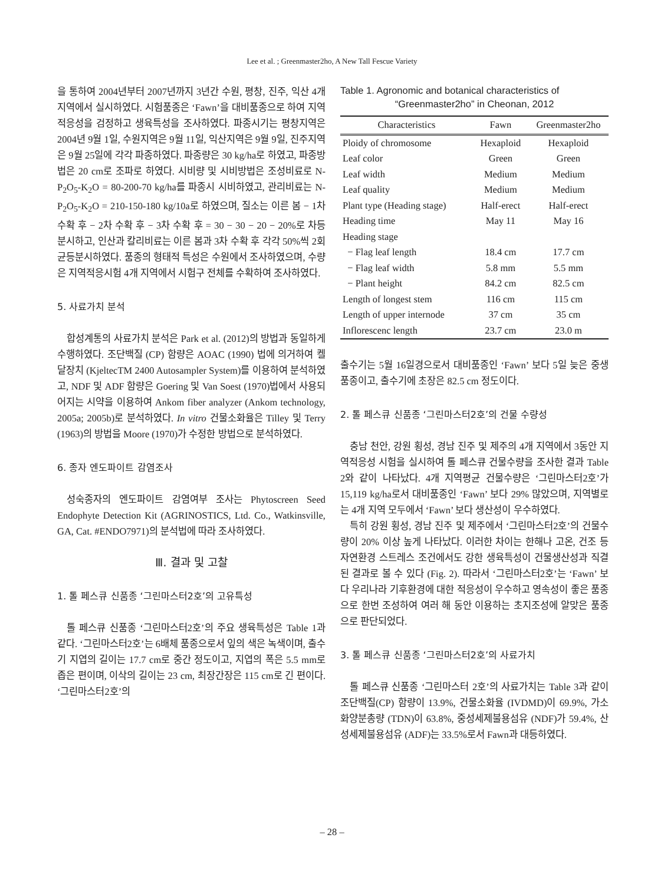Lee et al. ; Greenmaster2ho, A New Tall Fescue Variety
을 통하여 2004년부터 2007년까지 3년간 수원, 평창, 진주, 익산 4개 지역에서 실시하였다. 시험품종은 ‘Fawn’을 대비품종으로 하여 지역적응성을 검정하고 생육특성을 조사하였다. 파종시기는 평창지역은 2004년 9월 1일, 수원지역은 9월 11일, 익산지역은 9월 9일, 진주지역은 9월 25일에 각각 파종하였다. 파종량은 30 kg/ha로 하였고, 파종방법은 20 cm로 조파로 하였다. 시비량 및 시비방법은 조성비료로 N-P<sub>2</sub>O<sub>5</sub>-K<sub>2</sub>O = 80-200-70 kg/ha를 파종시 시비하였고, 관리비료는 N-P<sub>2</sub>O<sub>5</sub>-K<sub>2</sub>O = 210-150-180 kg/10a로 하였으며, 질소는 이른 봄 − 1차 수확 후 − 2차 수확 후 − 3차 수확 후 = 30 − 30 − 20 − 20%로 차등 분시하고, 인산과 칼리비료는 이른 봄과 3차 수확 후 각각 50%씩 2회 균등분시하였다. 품종의 형태적 특성은 수원에서 조사하였으며, 수량은 지역적응시험 4개 지역에서 시험구 전체를 수확하여 조사하였다.
5. 사료가치 분석
합성계통의 사료가치 분석은 Park et al. (2012)의 방법과 동일하게 수행하였다. 조단백질 (CP) 함량은 AOAC (1990) 법에 의거하여 켈달장치 (KjeltecTM 2400 Autosampler System)를 이용하여 분석하였고, NDF 및 ADF 함량은 Goering 및 Van Soest (1970)법에서 사용되어지는 시약을 이용하여 Ankom fiber analyzer (Ankom technology, 2005a; 2005b)로 분석하였다. In vitro 건물소화율은 Tilley 및 Terry (1963)의 방법을 Moore (1970)가 수정한 방법으로 분석하였다.
6. 종자 엔도파이트 감염조사
성숙종자의 엔도파이트 감염여부 조사는 Phytoscreen Seed Endophyte Detection Kit (AGRINOSTICS, Ltd. Co., Watkinsville, GA, Cat. #ENDO7971)의 분석법에 따라 조사하였다.
Ⅲ. 결과 및 고찰
1. 톨 페스큐 신품종 ‘그린마스터2호’의 고유특성
톨 페스큐 신품종 ‘그린마스터2호’의 주요 생육특성은 Table 1과 같다. ‘그린마스터2호’는 6배체 품종으로서 잎의 색은 녹색이며, 출수기 지엽의 길이는 17.7 cm로 중간 정도이고, 지엽의 폭은 5.5 mm로 좁은 편이며, 이삭의 길이는 23 cm, 최장간장은 115 cm로 긴 편이다. ‘그린마스터2호’의
Table 1. Agronomic and botanical characteristics of
“Greenmaster2ho” in Cheonan, 2012
| Characteristics | Fawn | Greenmaster2ho |
| --- | --- | --- |
| Ploidy of chromosome | Hexaploid | Hexaploid |
| Leaf color | Green | Green |
| Leaf width | Medium | Medium |
| Leaf quality | Medium | Medium |
| Plant type (Heading stage) | Half-erect | Half-erect |
| Heading time | May 11 | May 16 |
| Heading stage | | |
| − Flag leaf length | 18.4 cm | 17.7 cm |
| − Flag leaf width | 5.8 mm | 5.5 mm |
| − Plant height | 84.2 cm | 82.5 cm |
| Length of longest stem | 116 cm | 115 cm |
| Length of upper internode | 37 cm | 35 cm |
| Inflorescenc length | 23.7 cm | 23.0 m |
출수기는 5월 16일경으로서 대비품종인 ‘Fawn’ 보다 5일 늦은 중생품종이고, 출수기에 초장은 82.5 cm 정도이다.
2. 톨 페스큐 신품종 ‘그린마스터2호’의 건물 수량성
충남 천안, 강원 횡성, 경남 진주 및 제주의 4개 지역에서 3동안 지역적응성 시험을 실시하여 톨 페스큐 건물수량을 조사한 결과 Table 2와 같이 나타났다. 4개 지역평균 건물수량은 ‘그린마스터2호’가 15,119 kg/ha로서 대비품종인 ‘Fawn’ 보다 29% 많았으며, 지역별로는 4개 지역 모두에서 ‘Fawn’ 보다 생산성이 우수하였다.
특히 강원 횡성, 경남 진주 및 제주에서 ‘그린마스터2호’의 건물수량이 20% 이상 높게 나타났다. 이러한 차이는 한해나 고온, 건조 등 자연환경 스트레스 조건에서도 강한 생육특성이 건물생산성과 직결된 결과로 볼 수 있다 (Fig. 2). 따라서 ‘그린마스터2호’는 ‘Fawn’ 보다 우리나라 기후환경에 대한 적응성이 우수하고 영속성이 좋은 품종으로 한번 조성하여 여러 해 동안 이용하는 초지조성에 알맞은 품종으로 판단되었다.
3. 톨 페스큐 신품종 ‘그린마스터2호’의 사료가치
톨 페스큐 신품종 ‘그린마스터 2호’의 사료가치는 Table 3과 같이 조단백질(CP) 함량이 13.9%, 건물소화율 (IVDMD)이 69.9%, 가소화양분총량 (TDN)이 63.8%, 중성세제불용섬유 (NDF)가 59.4%, 산성세제불용섬유 (ADF)는 33.5%로서 Fawn과 대등하였다.
– 28 –